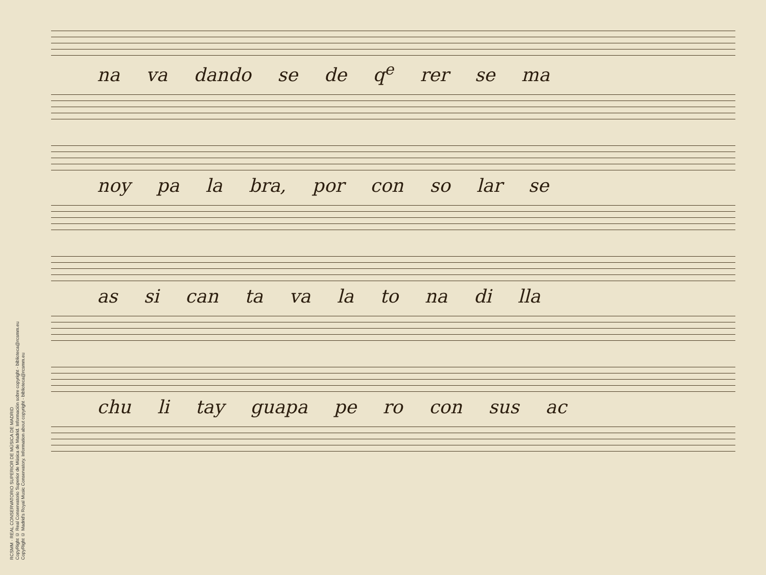RCSMM · REAL CONSERVATORIO SUPERIOR DE MÚSICA DE MADRID
CopyRight © Real Conservatorio Superior de Música de Madrid. Información sobre copyright - biblioteca@rcsmm.eu
CopyRight © Madrid's Royal Music Conservatory. Information about copyright - biblioteca@rcsmm.eu
na va dando se de q<sup>e</sup> rer se ma
noy pa la bra, por con so lar se
as si can ta va la to na di lla
chu li tay guapa pe ro con sus ac